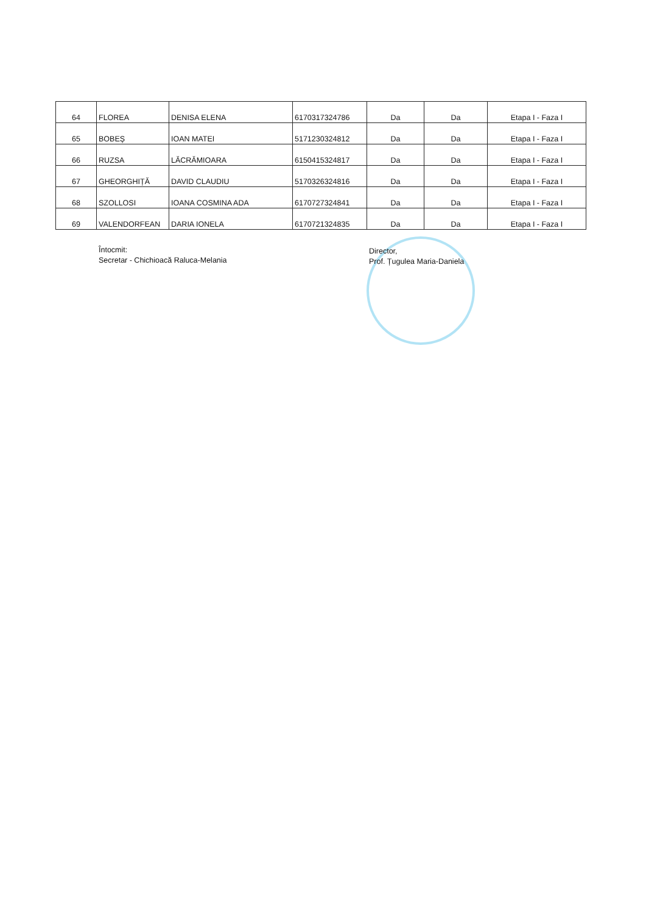| 64 | FLOREA | DENISA ELENA | 6170317324786 | Da | Da | Etapa I - Faza I |
| 65 | BOBEȘ | IOAN MATEI | 5171230324812 | Da | Da | Etapa I - Faza I |
| 66 | RUZSA | LĂCRĂMIOARA | 6150415324817 | Da | Da | Etapa I - Faza I |
| 67 | GHEORGHIȚĂ | DAVID CLAUDIU | 5170326324816 | Da | Da | Etapa I - Faza I |
| 68 | SZOLLOSI | IOANA COSMINA ADA | 6170727324841 | Da | Da | Etapa I - Faza I |
| 69 | VALENDORFEAN | DARIA IONELA | 6170721324835 | Da | Da | Etapa I - Faza I |
Întocmit:
Secretar - Chichioacă Raluca-Melania
Director,
Prof. Țugulea Maria-Daniela